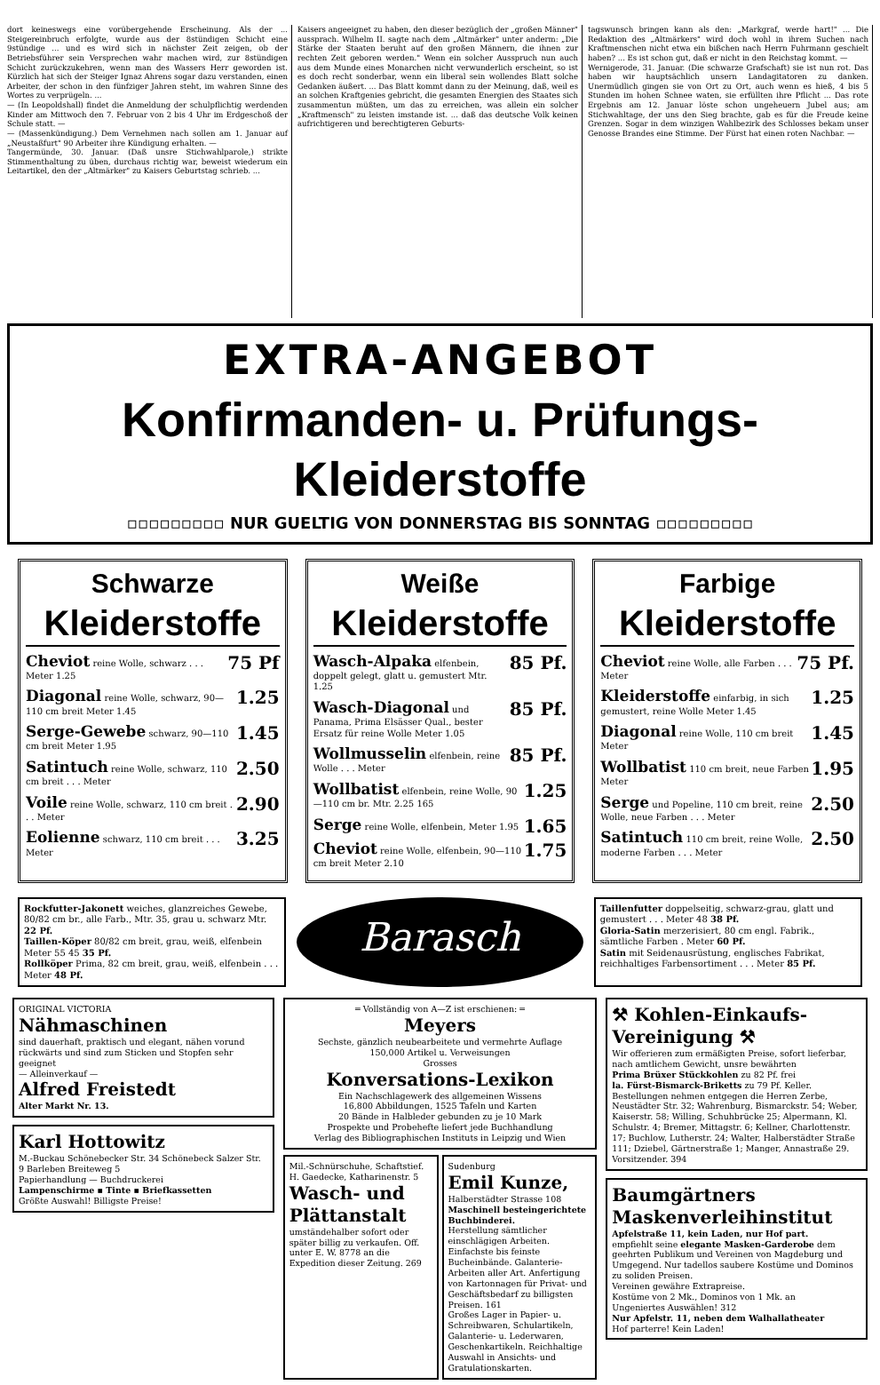dort keineswegs eine vorübergehende Erscheinung. Als der ... Steigereinbruch erfolgte, wurde aus der 8stündigen Schicht eine 9stündige ... und es wird sich in nächster Zeit zeigen, ob der Betriebsführer sein Versprechen wahr machen wird, zur 8stündigen Schicht zurückzukehren, wenn man des Wassers Herr geworden ist. Kürzlich hat sich der Steiger Ignaz Ahrens sogar dazu verstanden, einen Arbeiter, der schon in den fünfziger Jahren steht, im wahren Sinne des Wortes zu verprügeln. ...
— (In Leopoldshall) findet die Anmeldung der schulpflichtig werdenden Kinder am Mittwoch den 7. Februar von 2 bis 4 Uhr im Erdgeschoß der Schule statt. —
— (Massenkündigung.) Dem Vernehmen nach sollen am 1. Januar auf „Neustaßfurt" 90 Arbeiter ihre Kündigung erhalten. —
Tangermünde, 30. Januar. (Daß unsre Stichwahlparole,) strikte Stimmenthaltung zu üben, durchaus richtig war, beweist wiederum ein Leitartikel, den der „Altmärker" zu Kaisers Geburtstag schrieb. ...
Kaisers angeeignet zu haben, den dieser bezüglich der „großen Männer" aussprach. Wilhelm II. sagte nach dem „Altmärker" unter anderm: „Die Stärke der Staaten beruht auf den großen Männern, die ihnen zur rechten Zeit geboren werden." Wenn ein solcher Ausspruch nun auch aus dem Munde eines Monarchen nicht verwunderlich erscheint, so ist es doch recht sonderbar, wenn ein liberal sein wollendes Blatt solche Gedanken äußert. ... Das Blatt kommt dann zu der Meinung, daß, weil es an solchen Kraftgenies gebricht, die gesamten Energien des Staates sich zusammentun müßten, um das zu erreichen, was allein ein solcher „Kraftmensch" zu leisten imstande ist. ... daß das deutsche Volk keinen aufrichtigeren und berechtigteren Geburts-
tagswunsch bringen kann als den: „Markgraf, werde hart!" ... Die Redaktion des „Altmärkers" wird doch wohl in ihrem Suchen nach Kraftmenschen nicht etwa ein bißchen nach Herrn Fuhrmann geschielt haben? ... Es ist schon gut, daß er nicht in den Reichstag kommt. —
Wernigerode, 31. Januar. (Die schwarze Grafschaft) sie ist nun rot. Das haben wir hauptsächlich unsern Landagitatoren zu danken. Unermüdlich gingen sie von Ort zu Ort, auch wenn es hieß, 4 bis 5 Stunden im hohen Schnee waten, sie erfüllten ihre Pflicht ... Das rote Ergebnis am 12. Januar löste schon ungeheuern Jubel aus; am Stichwahltage, der uns den Sieg brachte, gab es für die Freude keine Grenzen. Sogar in dem winzigen Wahlbezirk des Schlosses bekam unser Genosse Brandes eine Stimme. Der Fürst hat einen roten Nachbar. —
EXTRA-ANGEBOT
Konfirmanden- u. Prüfungs-Kleiderstoffe
▫▫▫▫▫▫▫▫▫ NUR GUELTIG VON DONNERSTAG BIS SONNTAG ▫▫▫▫▫▫▫▫▫
Schwarze
Kleiderstoffe
75 Pf Cheviot reine Wolle, schwarz . . . Meter 1.25
1.25 Diagonal reine Wolle, schwarz, 90—110 cm breit Meter 1.45
1.45 Serge-Gewebe schwarz, 90—110 cm breit Meter 1.95
2.50 Satintuch reine Wolle, schwarz, 110 cm breit . . . Meter
2.90 Voile reine Wolle, schwarz, 110 cm breit . . . Meter
3.25 Eolienne schwarz, 110 cm breit . . . Meter
Weiße
Kleiderstoffe
85 Pf. Wasch-Alpaka elfenbein, doppelt gelegt, glatt u. gemustert Mtr. 1.25
85 Pf. Wasch-Diagonal und Panama, Prima Elsässer Qual., bester Ersatz für reine Wolle Meter 1.05
85 Pf. Wollmusselin elfenbein, reine Wolle . . . Meter
1.25 Wollbatist elfenbein, reine Wolle, 90—110 cm br. Mtr. 2.25 165
1.65 Serge reine Wolle, elfenbein, Meter 1.95
1.75 Cheviot reine Wolle, elfenbein, 90—110 cm breit Meter 2.10
Farbige
Kleiderstoffe
75 Pf. Cheviot reine Wolle, alle Farben . . . Meter
1.25 Kleiderstoffe einfarbig, in sich gemustert, reine Wolle Meter 1.45
1.45 Diagonal reine Wolle, 110 cm breit Meter
1.95 Wollbatist 110 cm breit, neue Farben Meter
2.50 Serge und Popeline, 110 cm breit, reine Wolle, neue Farben . . . Meter
2.50 Satintuch 110 cm breit, reine Wolle, moderne Farben . . . Meter
Rockfutter-Jakonett weiches, glanzreiches Gewebe, 80/82 cm br., alle Farb., Mtr. 35, grau u. schwarz Mtr. 22 Pf.
Taillen-Köper 80/82 cm breit, grau, weiß, elfenbein Meter 55 45 35 Pf.
Rollköper Prima, 82 cm breit, grau, weiß, elfenbein . . . Meter 48 Pf.
Barasch
Taillenfutter doppelseitig, schwarz-grau, glatt und gemustert . . . Meter 48 38 Pf.
Gloria-Satin merzerisiert, 80 cm engl. Fabrik., sämtliche Farben . Meter 60 Pf.
Satin mit Seidenausrüstung, englisches Fabrikat, reichhaltiges Farbensortiment . . . Meter 85 Pf.
ORIGINAL VICTORIA
Nähmaschinen
sind dauerhaft, praktisch und elegant, nähen vorund rückwärts und sind zum Sticken und Stopfen sehr geeignet
— Alleinverkauf —
Alfred Freistedt
Alter Markt Nr. 13.
Karl Hottowitz
M.-Buckau Schönebecker Str. 34 Schönebeck Salzer Str. 9 Barleben Breiteweg 5
Papierhandlung — Buchdruckerei
Lampenschirme ▪ Tinte ▪ Briefkassetten
Größte Auswahl! Billigste Preise!
═ Vollständig von A—Z ist erschienen: ═
Meyers
Sechste, gänzlich neubearbeitete und vermehrte Auflage
150,000 Artikel u. Verweisungen
Grosses
Konversations-Lexikon
Ein Nachschlagewerk des allgemeinen Wissens
16,800 Abbildungen, 1525 Tafeln und Karten
20 Bände in Halbleder gebunden zu je 10 Mark
Prospekte und Probehefte liefert jede Buchhandlung
Verlag des Bibliographischen Instituts in Leipzig und Wien
Mil.-Schnürschuhe, Schaftstief. H. Gaedecke, Katharinenstr. 5
Wasch- und Plättanstalt
umständehalber sofort oder später billig zu verkaufen. Off. unter E. W. 8778 an die Expedition dieser Zeitung. 269
Sudenburg
Emil Kunze,
Halberstädter Strasse 108
Maschinell besteingerichtete Buchbinderei.
Herstellung sämtlicher einschlägigen Arbeiten. Einfachste bis feinste Bucheinbände. Galanterie-Arbeiten aller Art. Anfertigung von Kartonnagen für Privat- und Geschäftsbedarf zu billigsten Preisen. 161
Großes Lager in Papier- u. Schreibwaren, Schulartikeln, Galanterie- u. Lederwaren, Geschenkartikeln. Reichhaltige Auswahl in Ansichts- und Gratulationskarten.
⚒ Kohlen-Einkaufs-Vereinigung ⚒
Wir offerieren zum ermäßigten Preise, sofort lieferbar, nach amtlichem Gewicht, unsre bewährten
Prima Brüxer Stückkohlen zu 82 Pf. frei
la. Fürst-Bismarck-Briketts zu 79 Pf. Keller.
Bestellungen nehmen entgegen die Herren Zerbe, Neustädter Str. 32; Wahrenburg, Bismarckstr. 54; Weber, Kaiserstr. 58; Willing, Schuhbrücke 25; Alpermann, Kl. Schulstr. 4; Bremer, Mittagstr. 6; Kellner, Charlottenstr. 17; Buchlow, Lutherstr. 24; Walter, Halberstädter Straße 111; Dziebel, Gärtnerstraße 1; Manger, Annastraße 29. Vorsitzender. 394
Baumgärtners Maskenverleihinstitut
Apfelstraße 11, kein Laden, nur Hof part.
empfiehlt seine elegante Masken-Garderobe dem geehrten Publikum und Vereinen von Magdeburg und Umgegend. Nur tadellos saubere Kostüme und Dominos zu soliden Preisen.
Vereinen gewähre Extrapreise.
Kostüme von 2 Mk., Dominos von 1 Mk. an
Ungeniertes Auswählen! 312
Nur Apfelstr. 11, neben dem Walhallatheater
Hof parterre! Kein Laden!